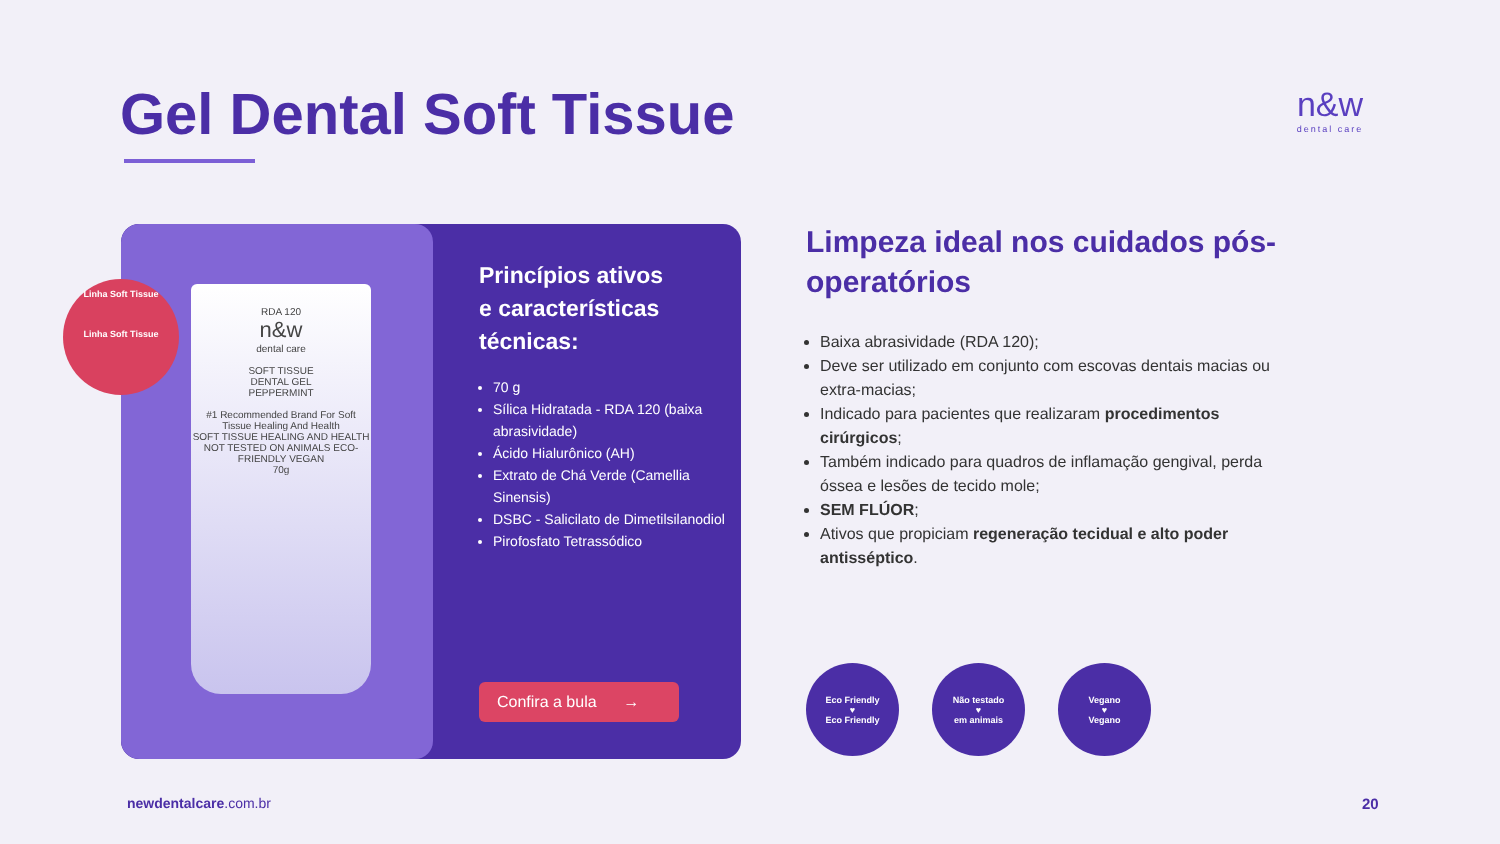Gel Dental Soft Tissue
n&w
dental care
RDA 120
n&w
dental care
SOFT TISSUE
DENTAL GEL
PEPPERMINT
#1 Recommended Brand For Soft Tissue Healing And Health
SOFT TISSUE HEALING AND HEALTH
NOT TESTED ON ANIMALS ECO-FRIENDLY VEGAN
70g
Princípios ativos
e características
técnicas:
70 g
Sílica Hidratada - RDA 120 (baixa abrasividade)
Ácido Hialurônico (AH)
Extrato de Chá Verde (Camellia Sinensis)
DSBC - Salicilato de Dimetilsilanodiol
Pirofosfato Tetrassódico
Confira a bula →
Linha Soft Tissue
Linha Soft Tissue
Limpeza ideal nos cuidados pós-operatórios
Baixa abrasividade (RDA 120);
Deve ser utilizado em conjunto com escovas dentais macias ou extra-macias;
Indicado para pacientes que realizaram procedimentos cirúrgicos;
Também indicado para quadros de inflamação gengival, perda óssea e lesões de tecido mole;
SEM FLÚOR;
Ativos que propiciam regeneração tecidual e alto poder antisséptico.
Eco Friendly
♥
Eco Friendly
Não testado
♥
em animais
Vegano
♥
Vegano
newdentalcare.com.br 20